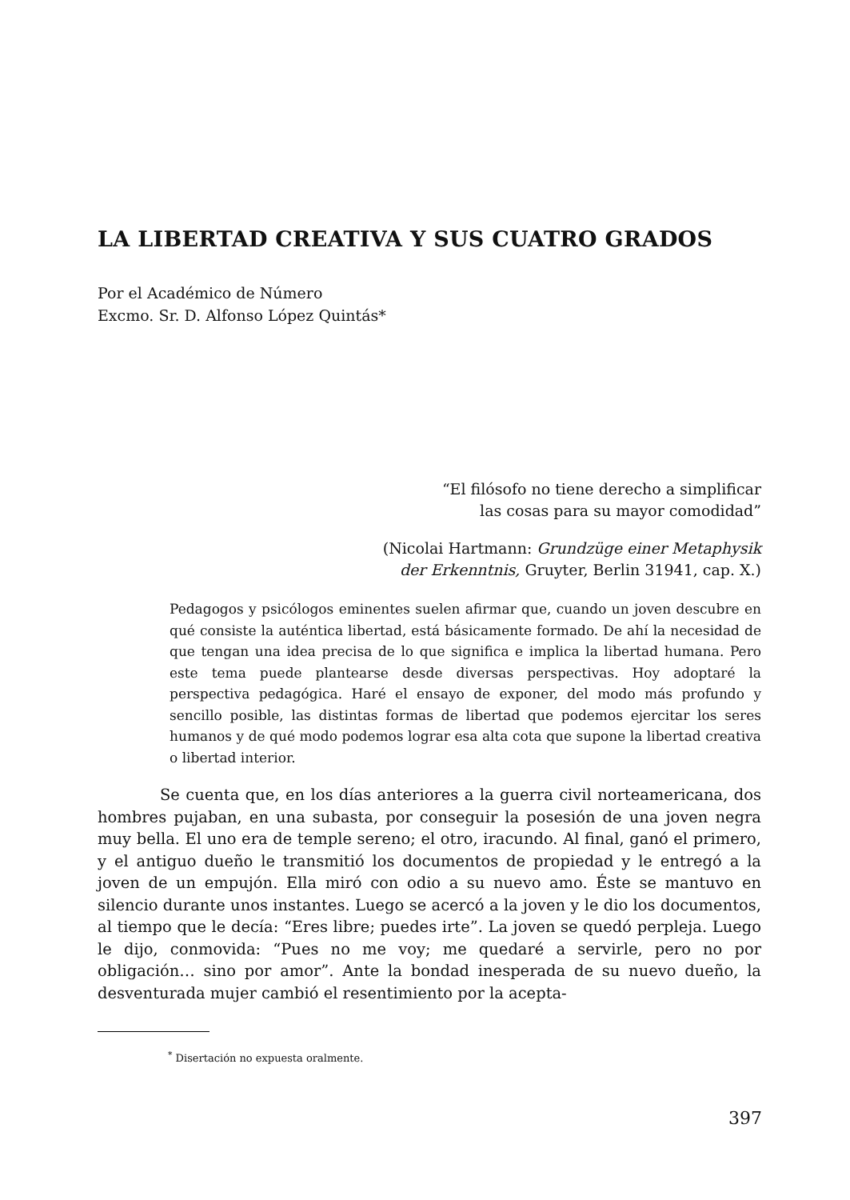LA LIBERTAD CREATIVA Y SUS CUATRO GRADOS
Por el Académico de Número
Excmo. Sr. D. Alfonso López Quintás*
“El filósofo no tiene derecho a simplificar
las cosas para su mayor comodidad”
(Nicolai Hartmann: Grundzüge einer Metaphysik
der Erkenntnis, Gruyter, Berlin 31941, cap. X.)
Pedagogos y psicólogos eminentes suelen afirmar que, cuando un joven descubre en qué consiste la auténtica libertad, está básicamente formado. De ahí la necesidad de que tengan una idea precisa de lo que significa e implica la libertad humana. Pero este tema puede plantearse desde diversas perspectivas. Hoy adoptaré la perspectiva pedagógica. Haré el ensayo de exponer, del modo más profundo y sencillo posible, las distintas formas de libertad que podemos ejercitar los seres humanos y de qué modo podemos lograr esa alta cota que supone la libertad creativa o libertad interior.
Se cuenta que, en los días anteriores a la guerra civil norteamericana, dos hombres pujaban, en una subasta, por conseguir la posesión de una joven negra muy bella. El uno era de temple sereno; el otro, iracundo. Al final, ganó el primero, y el antiguo dueño le transmitió los documentos de propiedad y le entregó a la joven de un empujón. Ella miró con odio a su nuevo amo. Éste se mantuvo en silencio durante unos instantes. Luego se acercó a la joven y le dio los documentos, al tiempo que le decía: “Eres libre; puedes irte”. La joven se quedó perpleja. Luego le dijo, conmovida: “Pues no me voy; me quedaré a servirle, pero no por obligación… sino por amor”. Ante la bondad inesperada de su nuevo dueño, la desventurada mujer cambió el resentimiento por la acepta-
<sup>*</sup> Disertación no expuesta oralmente.
397